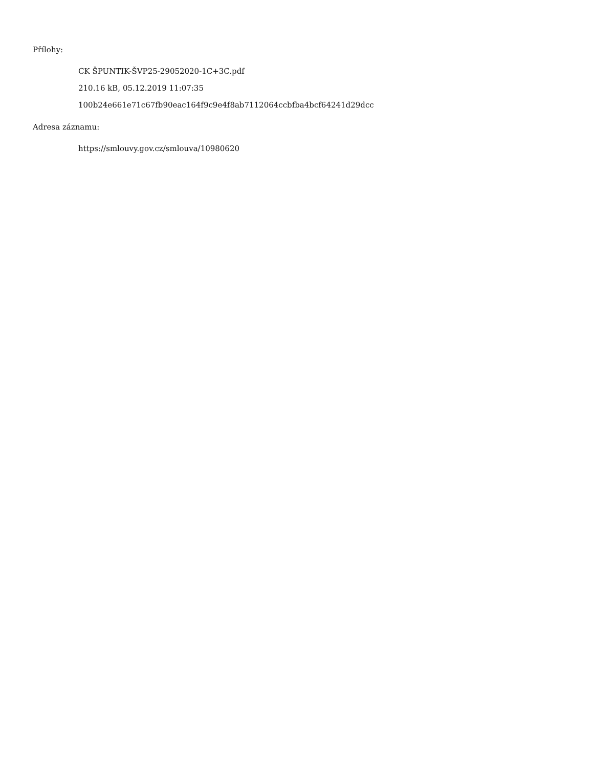Přílohy:
CK ŠPUNTIK-ŠVP25-29052020-1C+3C.pdf
210.16 kB, 05.12.2019 11:07:35
100b24e661e71c67fb90eac164f9c9e4f8ab7112064ccbfba4bcf64241d29dcc
Adresa záznamu:
https://smlouvy.gov.cz/smlouva/10980620